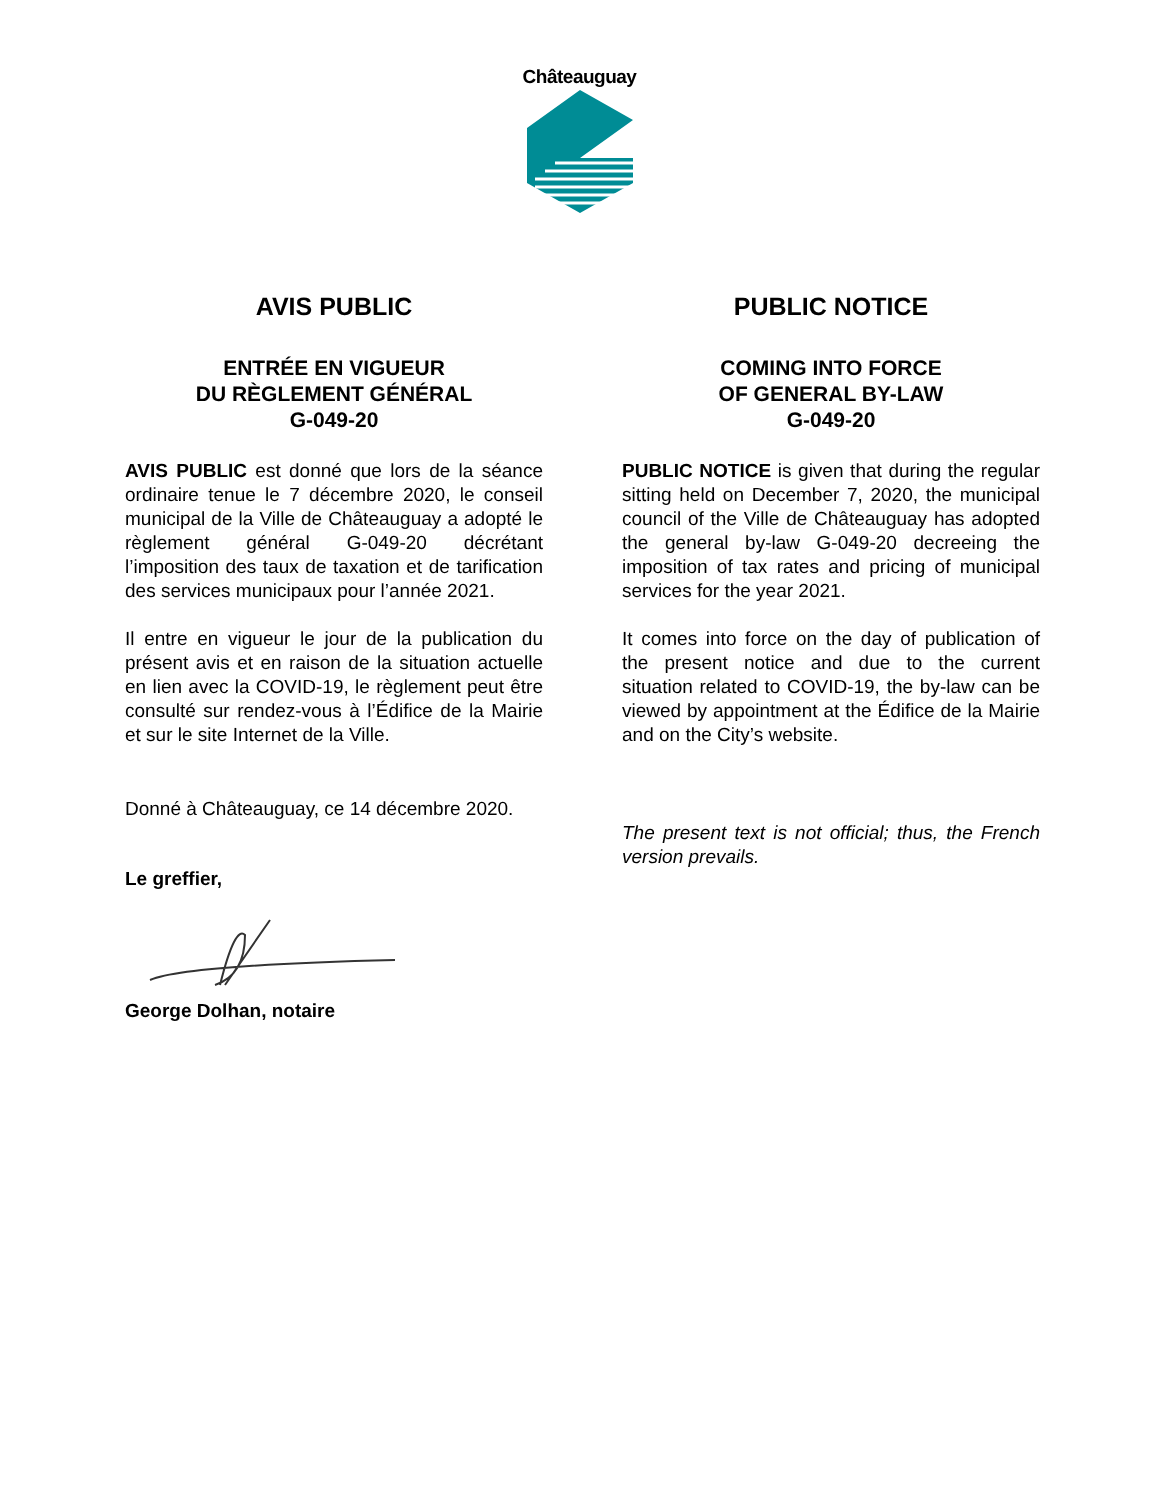Châteauguay
AVIS PUBLIC
ENTRÉE EN VIGUEUR
DU RÈGLEMENT GÉNÉRAL
G-049-20
AVIS PUBLIC est donné que lors de la séance ordinaire tenue le 7 décembre 2020, le conseil municipal de la Ville de Châteauguay a adopté le règlement général G-049-20 décrétant l’imposition des taux de taxation et de tarification des services municipaux pour l’année 2021.
Il entre en vigueur le jour de la publication du présent avis et en raison de la situation actuelle en lien avec la COVID-19, le règlement peut être consulté sur rendez-vous à l’Édifice de la Mairie et sur le site Internet de la Ville.
Donné à Châteauguay, ce 14 décembre 2020.
Le greffier,
George Dolhan, notaire
PUBLIC NOTICE
COMING INTO FORCE
OF GENERAL BY-LAW
G-049-20
PUBLIC NOTICE is given that during the regular sitting held on December 7, 2020, the municipal council of the Ville de Châteauguay has adopted the general by-law G-049-20 decreeing the imposition of tax rates and pricing of municipal services for the year 2021.
It comes into force on the day of publication of the present notice and due to the current situation related to COVID-19, the by-law can be viewed by appointment at the Édifice de la Mairie and on the City’s website.
The present text is not official; thus, the French version prevails.